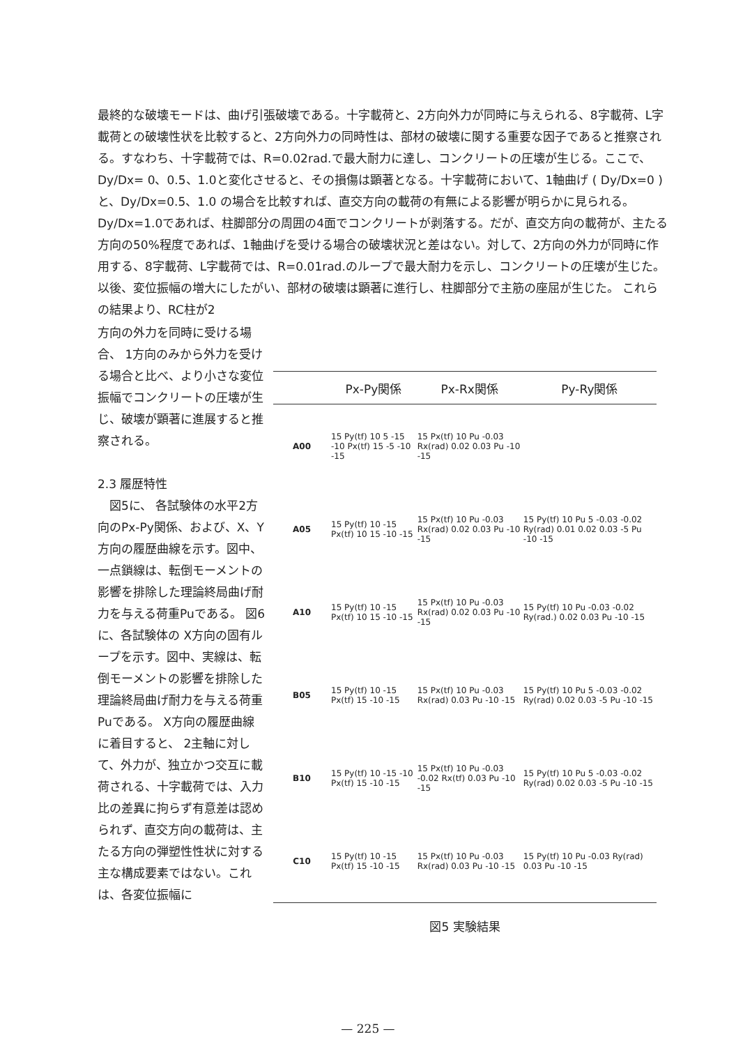最終的な破壊モードは、曲げ引張破壊である。十字載荷と、2方向外力が同時に与えられる、8字載荷、L字載荷との破壊性状を比較すると、2方向外力の同時性は、部材の破壊に関する重要な因子であると推察される。すなわち、十字載荷では、R=0.02rad.で最大耐力に達し、コンクリートの圧壊が生じる。ここで、Dy/Dx= 0、0.5、1.0と変化させると、その損傷は顕著となる。十字載荷において、1軸曲げ ( Dy/Dx=0 )と、Dy/Dx=0.5、1.0 の場合を比較すれば、直交方向の載荷の有無による影響が明らかに見られる。Dy/Dx=1.0であれば、柱脚部分の周囲の4面でコンクリートが剥落する。だが、直交方向の載荷が、主たる方向の50%程度であれば、1軸曲げを受ける場合の破壊状況と差はない。対して、2方向の外力が同時に作用する、8字載荷、L字載荷では、R=0.01rad.のループで最大耐力を示し、コンクリートの圧壊が生じた。 以後、変位振幅の増大にしたがい、部材の破壊は顕著に進行し、柱脚部分で主筋の座屈が生じた。 これらの結果より、RC柱が2
方向の外力を同時に受ける場合、 1方向のみから外力を受ける場合と比べ、より小さな変位振幅でコンクリートの圧壊が生じ、破壊が顕著に進展すると推察される。
2.3 履歴特性
　図5に、 各試験体の水平2方向のPx-Py関係、および、X、Y方向の履歴曲線を示す。図中、一点鎖線は、転倒モーメントの影響を排除した理論終局曲げ耐力を与える荷重Puである。 図6に、各試験体の X方向の固有ループを示す。図中、実線は、転倒モーメントの影響を排除した理論終局曲げ耐力を与える荷重Puである。 X方向の履歴曲線に着目すると、 2主軸に対して、外力が、独立かつ交互に載荷される、十字載荷では、入力比の差異に拘らず有意差は認められず、直交方向の載荷は、主たる方向の弾塑性性状に対する主な構成要素ではない。これは、各変位振幅に
| | Px-Py関係 | Px-Rx関係 | Py-Ry関係 |
| --- | --- | --- | --- |
| A00 | 15 Py(tf) 10 5 -15 -10 Px(tf) 15 -5 -10 -15 | 15 Px(tf) 10 Pu -0.03 Rx(rad) 0.02 0.03 Pu -10 -15 | |
| A05 | 15 Py(tf) 10 -15 Px(tf) 10 15 -10 -15 | 15 Px(tf) 10 Pu -0.03 Rx(rad) 0.02 0.03 Pu -10 -15 | 15 Py(tf) 10 Pu 5 -0.03 -0.02 Ry(rad) 0.01 0.02 0.03 -5 Pu -10 -15 |
| A10 | 15 Py(tf) 10 -15 Px(tf) 10 15 -10 -15 | 15 Px(tf) 10 Pu -0.03 Rx(rad) 0.02 0.03 Pu -10 -15 | 15 Py(tf) 10 Pu -0.03 -0.02 Ry(rad.) 0.02 0.03 Pu -10 -15 |
| B05 | 15 Py(tf) 10 -15 Px(tf) 15 -10 -15 | 15 Px(tf) 10 Pu -0.03 Rx(rad) 0.03 Pu -10 -15 | 15 Py(tf) 10 Pu 5 -0.03 -0.02 Ry(rad) 0.02 0.03 -5 Pu -10 -15 |
| B10 | 15 Py(tf) 10 -15 -10 Px(tf) 15 -10 -15 | 15 Px(tf) 10 Pu -0.03 -0.02 Rx(tf) 0.03 Pu -10 -15 | 15 Py(tf) 10 Pu 5 -0.03 -0.02 Ry(rad) 0.02 0.03 -5 Pu -10 -15 |
| C10 | 15 Py(tf) 10 -15 Px(tf) 15 -10 -15 | 15 Px(tf) 10 Pu -0.03 Rx(rad) 0.03 Pu -10 -15 | 15 Py(tf) 10 Pu -0.03 Ry(rad) 0.03 Pu -10 -15 |
図5 実験結果
— 225 —